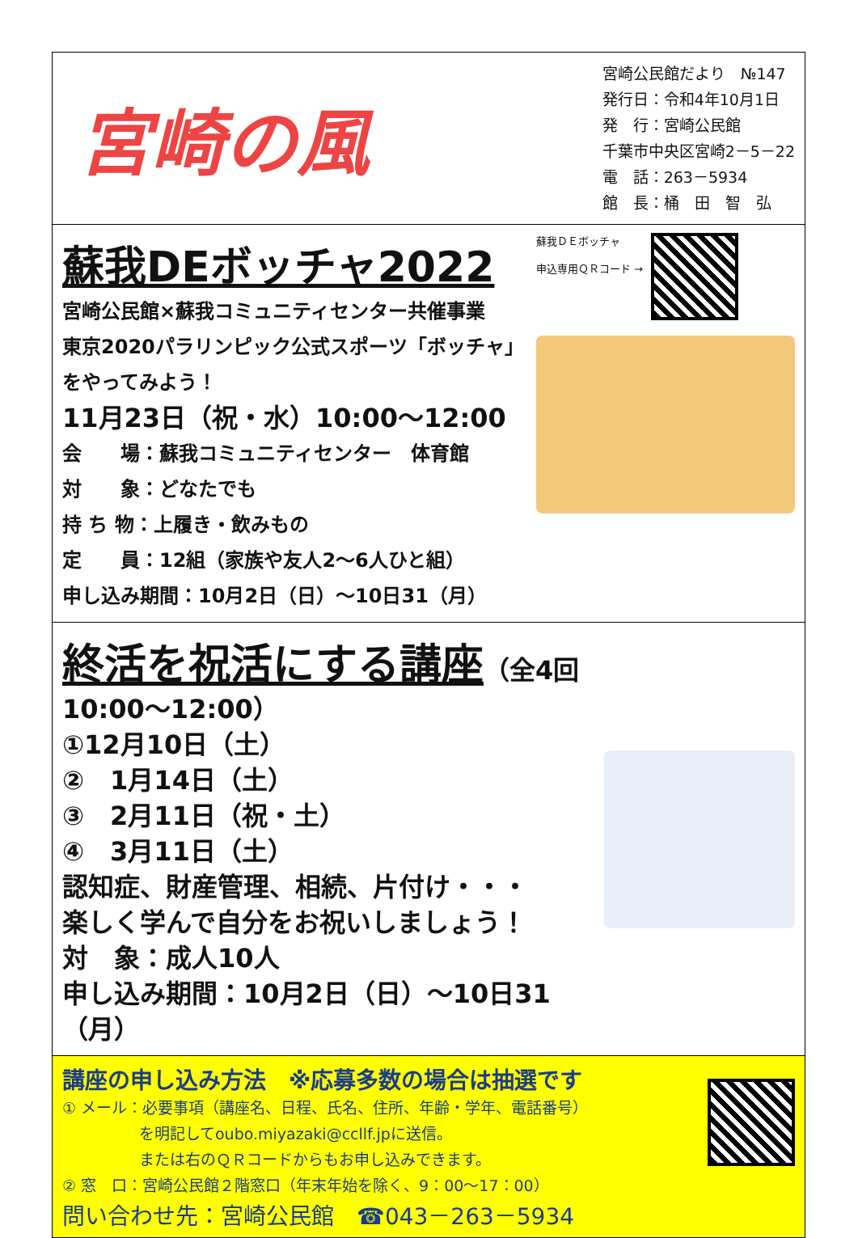宮崎の風
宮崎公民館だより　№147
発行日：令和4年10月1日
発　行：宮崎公民館
千葉市中央区宮崎2－5－22
電　話：263－5934
館　長：桶　田　智　弘
蘇我DEボッチャ2022
宮崎公民館×蘇我コミュニティセンター共催事業
東京2020パラリンピック公式スポーツ「ボッチャ」をやってみよう！
11月23日（祝・水）10:00～12:00
会　　場：蘇我コミュニティセンター　体育館
対　　象：どなたでも
持 ち 物：上履き・飲みもの
定　　員：12組（家族や友人2～6人ひと組）
申し込み期間：10月2日（日）～10日31（月）
蘇我ＤＥボッチャ
申込専用ＱＲコード →
終活を祝活にする講座
（全4回10:00～12:00）
①12月10日（土）
②　1月14日（土）
③　2月11日（祝・土）
④　3月11日（土）
認知症、財産管理、相続、片付け・・・
楽しく学んで自分をお祝いしましょう！
対　象：成人10人
申し込み期間：10月2日（日）～10日31（月）
講座の申し込み方法　※応募多数の場合は抽選です
① メール：必要事項（講座名、日程、氏名、住所、年齢・学年、電話番号）
　　　　　を明記してoubo.miyazaki@ccllf.jpに送信。
　　　　　または右のＱＲコードからもお申し込みできます。
② 窓　口：宮崎公民館２階窓口（年末年始を除く、9：00～17：00）
問い合わせ先：宮崎公民館　☎043－263－5934